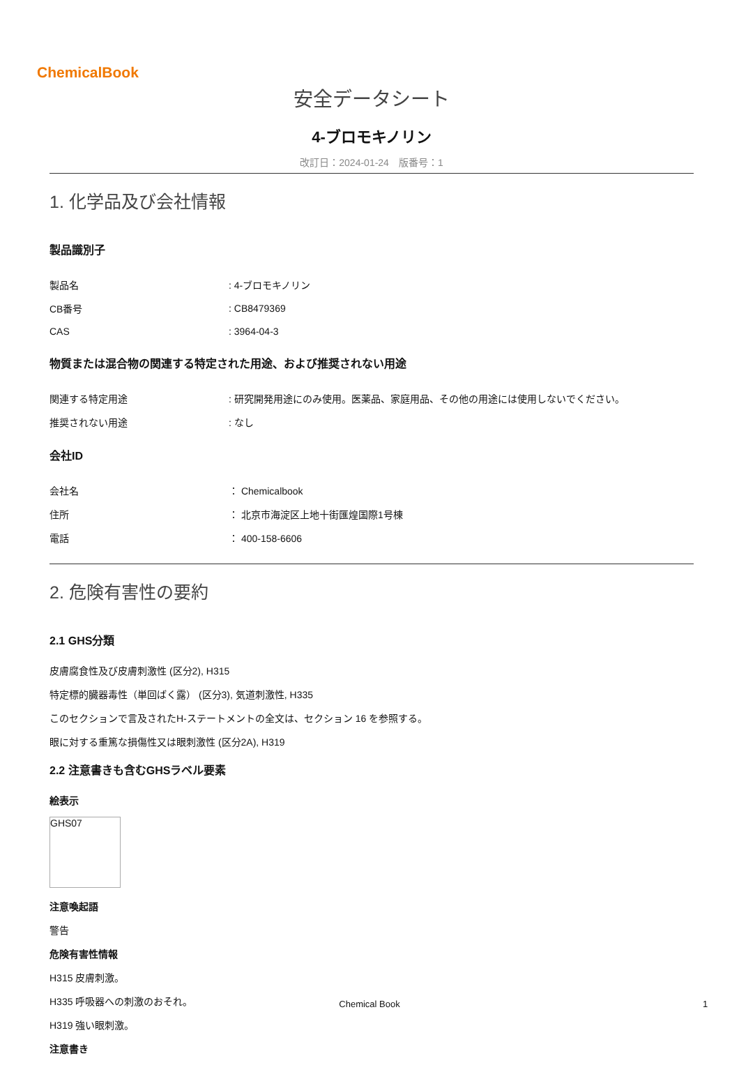ChemicalBook
安全データシート
4-ブロモキノリン
改訂日：2024-01-24　版番号：1
1. 化学品及び会社情報
製品識別子
| 製品名 | : 4-ブロモキノリン |
| CB番号 | : CB8479369 |
| CAS | : 3964-04-3 |
物質または混合物の関連する特定された用途、および推奨されない用途
| 関連する特定用途 | : 研究開発用途にのみ使用。医薬品、家庭用品、その他の用途には使用しないでください。 |
| 推奨されない用途 | : なし |
会社ID
| 会社名 | ： Chemicalbook |
| 住所 | ： 北京市海淀区上地十街匯煌国際1号棟 |
| 電話 | ： 400-158-6606 |
2. 危険有害性の要約
2.1 GHS分類
皮膚腐食性及び皮膚刺激性 (区分2), H315
特定標的臓器毒性（単回ばく露） (区分3), 気道刺激性, H335
このセクションで言及されたH-ステートメントの全文は、セクション 16 を参照する。
眼に対する重篤な損傷性又は眼刺激性 (区分2A), H319
2.2 注意書きも含むGHSラベル要素
絵表示
GHS07
注意喚起語
警告
危険有害性情報
H315 皮膚刺激。
H335 呼吸器への刺激のおそれ。
H319 強い眼刺激。
注意書き
Chemical Book 1